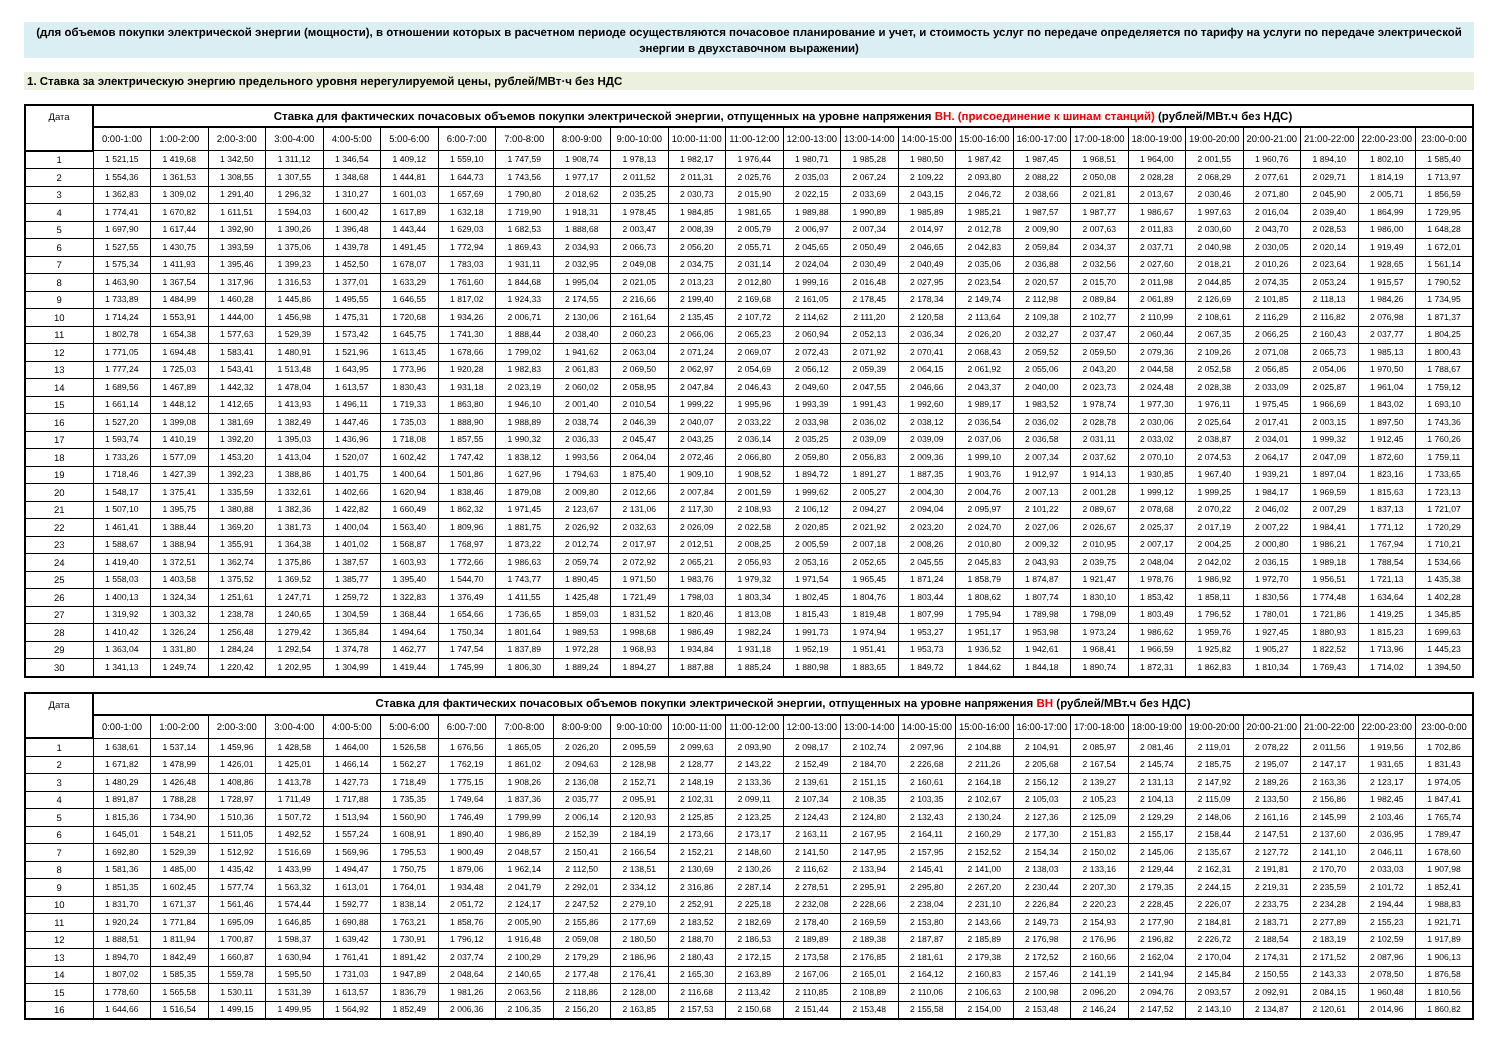(для объемов покупки электрической энергии (мощности), в отношении которых в расчетном периоде осуществляются почасовое планирование и учет, и стоимость услуг по передаче определяется по тарифу на услуги по передаче электрической энергии в двухставочном выражении)
1. Ставка за электрическую энергию предельного уровня нерегулируемой цены, рублей/МВт·ч без НДС
| Дата | Ставка для фактических почасовых объемов покупки электрической энергии, отпущенных на уровне напряжения ВН. (присоединение к шинам станций) (рублей/МВт.ч без НДС) | | | | | | | | | | | | | | | | | | | | | | | |
| --- | --- | --- | --- | --- | --- | --- | --- | --- | --- | --- | --- | --- | --- | --- | --- | --- | --- | --- | --- | --- | --- | --- | --- | --- |
| | 0:00-1:00 | 1:00-2:00 | 2:00-3:00 | 3:00-4:00 | 4:00-5:00 | 5:00-6:00 | 6:00-7:00 | 7:00-8:00 | 8:00-9:00 | 9:00-10:00 | 10:00-11:00 | 11:00-12:00 | 12:00-13:00 | 13:00-14:00 | 14:00-15:00 | 15:00-16:00 | 16:00-17:00 | 17:00-18:00 | 18:00-19:00 | 19:00-20:00 | 20:00-21:00 | 21:00-22:00 | 22:00-23:00 | 23:00-0:00 |
| 1 | 1 521,15 | 1 419,68 | 1 342,50 | 1 311,12 | 1 346,54 | 1 409,12 | 1 559,10 | 1 747,59 | 1 908,74 | 1 978,13 | 1 982,17 | 1 976,44 | 1 980,71 | 1 985,28 | 1 980,50 | 1 987,42 | 1 987,45 | 1 968,51 | 1 964,00 | 2 001,55 | 1 960,76 | 1 894,10 | 1 802,10 | 1 585,40 |
| 2 | 1 554,36 | 1 361,53 | 1 308,55 | 1 307,55 | 1 348,68 | 1 444,81 | 1 644,73 | 1 743,56 | 1 977,17 | 2 011,52 | 2 011,31 | 2 025,76 | 2 035,03 | 2 067,24 | 2 109,22 | 2 093,80 | 2 088,22 | 2 050,08 | 2 028,28 | 2 068,29 | 2 077,61 | 2 029,71 | 1 814,19 | 1 713,97 |
| 3 | 1 362,83 | 1 309,02 | 1 291,40 | 1 296,32 | 1 310,27 | 1 601,03 | 1 657,69 | 1 790,80 | 2 018,62 | 2 035,25 | 2 030,73 | 2 015,90 | 2 022,15 | 2 033,69 | 2 043,15 | 2 046,72 | 2 038,66 | 2 021,81 | 2 013,67 | 2 030,46 | 2 071,80 | 2 045,90 | 2 005,71 | 1 856,59 |
| 4 | 1 774,41 | 1 670,82 | 1 611,51 | 1 594,03 | 1 600,42 | 1 617,89 | 1 632,18 | 1 719,90 | 1 918,31 | 1 978,45 | 1 984,85 | 1 981,65 | 1 989,88 | 1 990,89 | 1 985,89 | 1 985,21 | 1 987,57 | 1 987,77 | 1 986,67 | 1 997,63 | 2 016,04 | 2 039,40 | 1 864,99 | 1 729,95 |
| 5 | 1 697,90 | 1 617,44 | 1 392,90 | 1 390,26 | 1 396,48 | 1 443,44 | 1 629,03 | 1 682,53 | 1 888,68 | 2 003,47 | 2 008,39 | 2 005,79 | 2 006,97 | 2 007,34 | 2 014,97 | 2 012,78 | 2 009,90 | 2 007,63 | 2 011,83 | 2 030,60 | 2 043,70 | 2 028,53 | 1 986,00 | 1 648,28 |
| 6 | 1 527,55 | 1 430,75 | 1 393,59 | 1 375,06 | 1 439,78 | 1 491,45 | 1 772,94 | 1 869,43 | 2 034,93 | 2 066,73 | 2 056,20 | 2 055,71 | 2 045,65 | 2 050,49 | 2 046,65 | 2 042,83 | 2 059,84 | 2 034,37 | 2 037,71 | 2 040,98 | 2 030,05 | 2 020,14 | 1 919,49 | 1 672,01 |
| 7 | 1 575,34 | 1 411,93 | 1 395,46 | 1 399,23 | 1 452,50 | 1 678,07 | 1 783,03 | 1 931,11 | 2 032,95 | 2 049,08 | 2 034,75 | 2 031,14 | 2 024,04 | 2 030,49 | 2 040,49 | 2 035,06 | 2 036,88 | 2 032,56 | 2 027,60 | 2 018,21 | 2 010,26 | 2 023,64 | 1 928,65 | 1 561,14 |
| 8 | 1 463,90 | 1 367,54 | 1 317,96 | 1 316,53 | 1 377,01 | 1 633,29 | 1 761,60 | 1 844,68 | 1 995,04 | 2 021,05 | 2 013,23 | 2 012,80 | 1 999,16 | 2 016,48 | 2 027,95 | 2 023,54 | 2 020,57 | 2 015,70 | 2 011,98 | 2 044,85 | 2 074,35 | 2 053,24 | 1 915,57 | 1 790,52 |
| 9 | 1 733,89 | 1 484,99 | 1 460,28 | 1 445,86 | 1 495,55 | 1 646,55 | 1 817,02 | 1 924,33 | 2 174,55 | 2 216,66 | 2 199,40 | 2 169,68 | 2 161,05 | 2 178,45 | 2 178,34 | 2 149,74 | 2 112,98 | 2 089,84 | 2 061,89 | 2 126,69 | 2 101,85 | 2 118,13 | 1 984,26 | 1 734,95 |
| 10 | 1 714,24 | 1 553,91 | 1 444,00 | 1 456,98 | 1 475,31 | 1 720,68 | 1 934,26 | 2 006,71 | 2 130,06 | 2 161,64 | 2 135,45 | 2 107,72 | 2 114,62 | 2 111,20 | 2 120,58 | 2 113,64 | 2 109,38 | 2 102,77 | 2 110,99 | 2 108,61 | 2 116,29 | 2 116,82 | 2 076,98 | 1 871,37 |
| 11 | 1 802,78 | 1 654,38 | 1 577,63 | 1 529,39 | 1 573,42 | 1 645,75 | 1 741,30 | 1 888,44 | 2 038,40 | 2 060,23 | 2 066,06 | 2 065,23 | 2 060,94 | 2 052,13 | 2 036,34 | 2 026,20 | 2 032,27 | 2 037,47 | 2 060,44 | 2 067,35 | 2 066,25 | 2 160,43 | 2 037,77 | 1 804,25 |
| 12 | 1 771,05 | 1 694,48 | 1 583,41 | 1 480,91 | 1 521,96 | 1 613,45 | 1 678,66 | 1 799,02 | 1 941,62 | 2 063,04 | 2 071,24 | 2 069,07 | 2 072,43 | 2 071,92 | 2 070,41 | 2 068,43 | 2 059,52 | 2 059,50 | 2 079,36 | 2 109,26 | 2 071,08 | 2 065,73 | 1 985,13 | 1 800,43 |
| 13 | 1 777,24 | 1 725,03 | 1 543,41 | 1 513,48 | 1 643,95 | 1 773,96 | 1 920,28 | 1 982,83 | 2 061,83 | 2 069,50 | 2 062,97 | 2 054,69 | 2 056,12 | 2 059,39 | 2 064,15 | 2 061,92 | 2 055,06 | 2 043,20 | 2 044,58 | 2 052,58 | 2 056,85 | 2 054,06 | 1 970,50 | 1 788,67 |
| 14 | 1 689,56 | 1 467,89 | 1 442,32 | 1 478,04 | 1 613,57 | 1 830,43 | 1 931,18 | 2 023,19 | 2 060,02 | 2 058,95 | 2 047,84 | 2 046,43 | 2 049,60 | 2 047,55 | 2 046,66 | 2 043,37 | 2 040,00 | 2 023,73 | 2 024,48 | 2 028,38 | 2 033,09 | 2 025,87 | 1 961,04 | 1 759,12 |
| 15 | 1 661,14 | 1 448,12 | 1 412,65 | 1 413,93 | 1 496,11 | 1 719,33 | 1 863,80 | 1 946,10 | 2 001,40 | 2 010,54 | 1 999,22 | 1 995,96 | 1 993,39 | 1 991,43 | 1 992,60 | 1 989,17 | 1 983,52 | 1 978,74 | 1 977,30 | 1 976,11 | 1 975,45 | 1 966,69 | 1 843,02 | 1 693,10 |
| 16 | 1 527,20 | 1 399,08 | 1 381,69 | 1 382,49 | 1 447,46 | 1 735,03 | 1 888,90 | 1 988,89 | 2 038,74 | 2 046,39 | 2 040,07 | 2 033,22 | 2 033,98 | 2 036,02 | 2 038,12 | 2 036,54 | 2 036,02 | 2 028,78 | 2 030,06 | 2 025,64 | 2 017,41 | 2 003,15 | 1 897,50 | 1 743,36 |
| 17 | 1 593,74 | 1 410,19 | 1 392,20 | 1 395,03 | 1 436,96 | 1 718,08 | 1 857,55 | 1 990,32 | 2 036,33 | 2 045,47 | 2 043,25 | 2 036,14 | 2 035,25 | 2 039,09 | 2 039,09 | 2 037,06 | 2 036,58 | 2 031,11 | 2 033,02 | 2 038,87 | 2 034,01 | 1 999,32 | 1 912,45 | 1 760,26 |
| 18 | 1 733,26 | 1 577,09 | 1 453,20 | 1 413,04 | 1 520,07 | 1 602,42 | 1 747,42 | 1 838,12 | 1 993,56 | 2 064,04 | 2 072,46 | 2 066,80 | 2 059,80 | 2 056,83 | 2 009,36 | 1 999,10 | 2 007,34 | 2 037,62 | 2 070,10 | 2 074,53 | 2 064,17 | 2 047,09 | 1 872,60 | 1 759,11 |
| 19 | 1 718,46 | 1 427,39 | 1 392,23 | 1 388,86 | 1 401,75 | 1 400,64 | 1 501,86 | 1 627,96 | 1 794,63 | 1 875,40 | 1 909,10 | 1 908,52 | 1 894,72 | 1 891,27 | 1 887,35 | 1 903,76 | 1 912,97 | 1 914,13 | 1 930,85 | 1 967,40 | 1 939,21 | 1 897,04 | 1 823,16 | 1 733,65 |
| 20 | 1 548,17 | 1 375,41 | 1 335,59 | 1 332,61 | 1 402,66 | 1 620,94 | 1 838,46 | 1 879,08 | 2 009,80 | 2 012,66 | 2 007,84 | 2 001,59 | 1 999,62 | 2 005,27 | 2 004,30 | 2 004,76 | 2 007,13 | 2 001,28 | 1 999,12 | 1 999,25 | 1 984,17 | 1 969,59 | 1 815,63 | 1 723,13 |
| 21 | 1 507,10 | 1 395,75 | 1 380,88 | 1 382,36 | 1 422,82 | 1 660,49 | 1 862,32 | 1 971,45 | 2 123,67 | 2 131,06 | 2 117,30 | 2 108,93 | 2 106,12 | 2 094,27 | 2 094,04 | 2 095,97 | 2 101,22 | 2 089,67 | 2 078,68 | 2 070,22 | 2 046,02 | 2 007,29 | 1 837,13 | 1 721,07 |
| 22 | 1 461,41 | 1 388,44 | 1 369,20 | 1 381,73 | 1 400,04 | 1 563,40 | 1 809,96 | 1 881,75 | 2 026,92 | 2 032,63 | 2 026,09 | 2 022,58 | 2 020,85 | 2 021,92 | 2 023,20 | 2 024,70 | 2 027,06 | 2 026,67 | 2 025,37 | 2 017,19 | 2 007,22 | 1 984,41 | 1 771,12 | 1 720,29 |
| 23 | 1 588,67 | 1 388,94 | 1 355,91 | 1 364,38 | 1 401,02 | 1 568,87 | 1 768,97 | 1 873,22 | 2 012,74 | 2 017,97 | 2 012,51 | 2 008,25 | 2 005,59 | 2 007,18 | 2 008,26 | 2 010,80 | 2 009,32 | 2 010,95 | 2 007,17 | 2 004,25 | 2 000,80 | 1 986,21 | 1 767,94 | 1 710,21 |
| 24 | 1 419,40 | 1 372,51 | 1 362,74 | 1 375,86 | 1 387,57 | 1 603,93 | 1 772,66 | 1 986,63 | 2 059,74 | 2 072,92 | 2 065,21 | 2 056,93 | 2 053,16 | 2 052,65 | 2 045,55 | 2 045,83 | 2 043,93 | 2 039,75 | 2 048,04 | 2 042,02 | 2 036,15 | 1 989,18 | 1 788,54 | 1 534,66 |
| 25 | 1 558,03 | 1 403,58 | 1 375,52 | 1 369,52 | 1 385,77 | 1 395,40 | 1 544,70 | 1 743,77 | 1 890,45 | 1 971,50 | 1 983,76 | 1 979,32 | 1 971,54 | 1 965,45 | 1 871,24 | 1 858,79 | 1 874,87 | 1 921,47 | 1 978,76 | 1 986,92 | 1 972,70 | 1 956,51 | 1 721,13 | 1 435,38 |
| 26 | 1 400,13 | 1 324,34 | 1 251,61 | 1 247,71 | 1 259,72 | 1 322,83 | 1 376,49 | 1 411,55 | 1 425,48 | 1 721,49 | 1 798,03 | 1 803,34 | 1 802,45 | 1 804,76 | 1 803,44 | 1 808,62 | 1 807,74 | 1 830,10 | 1 853,42 | 1 858,11 | 1 830,56 | 1 774,48 | 1 634,64 | 1 402,28 |
| 27 | 1 319,92 | 1 303,32 | 1 238,78 | 1 240,65 | 1 304,59 | 1 368,44 | 1 654,66 | 1 736,65 | 1 859,03 | 1 831,52 | 1 820,46 | 1 813,08 | 1 815,43 | 1 819,48 | 1 807,99 | 1 795,94 | 1 789,98 | 1 798,09 | 1 803,49 | 1 796,52 | 1 780,01 | 1 721,86 | 1 419,25 | 1 345,85 |
| 28 | 1 410,42 | 1 326,24 | 1 256,48 | 1 279,42 | 1 365,84 | 1 494,64 | 1 750,34 | 1 801,64 | 1 989,53 | 1 998,68 | 1 986,49 | 1 982,24 | 1 991,73 | 1 974,94 | 1 953,27 | 1 951,17 | 1 953,98 | 1 973,24 | 1 986,62 | 1 959,76 | 1 927,45 | 1 880,93 | 1 815,23 | 1 699,63 |
| 29 | 1 363,04 | 1 331,80 | 1 284,24 | 1 292,54 | 1 374,78 | 1 462,77 | 1 747,54 | 1 837,89 | 1 972,28 | 1 968,93 | 1 934,84 | 1 931,18 | 1 952,19 | 1 951,41 | 1 953,73 | 1 936,52 | 1 942,61 | 1 968,41 | 1 966,59 | 1 925,82 | 1 905,27 | 1 822,52 | 1 713,96 | 1 445,23 |
| 30 | 1 341,13 | 1 249,74 | 1 220,42 | 1 202,95 | 1 304,99 | 1 419,44 | 1 745,99 | 1 806,30 | 1 889,24 | 1 894,27 | 1 887,88 | 1 885,24 | 1 880,98 | 1 883,65 | 1 849,72 | 1 844,62 | 1 844,18 | 1 890,74 | 1 872,31 | 1 862,83 | 1 810,34 | 1 769,43 | 1 714,02 | 1 394,50 |
| Дата | Ставка для фактических почасовых объемов покупки электрической энергии, отпущенных на уровне напряжения ВН (рублей/МВт.ч без НДС) | | | | | | | | | | | | | | | | | | | | | | | |
| --- | --- | --- | --- | --- | --- | --- | --- | --- | --- | --- | --- | --- | --- | --- | --- | --- | --- | --- | --- | --- | --- | --- | --- | --- |
| | 0:00-1:00 | 1:00-2:00 | 2:00-3:00 | 3:00-4:00 | 4:00-5:00 | 5:00-6:00 | 6:00-7:00 | 7:00-8:00 | 8:00-9:00 | 9:00-10:00 | 10:00-11:00 | 11:00-12:00 | 12:00-13:00 | 13:00-14:00 | 14:00-15:00 | 15:00-16:00 | 16:00-17:00 | 17:00-18:00 | 18:00-19:00 | 19:00-20:00 | 20:00-21:00 | 21:00-22:00 | 22:00-23:00 | 23:00-0:00 |
| 1 | 1 638,61 | 1 537,14 | 1 459,96 | 1 428,58 | 1 464,00 | 1 526,58 | 1 676,56 | 1 865,05 | 2 026,20 | 2 095,59 | 2 099,63 | 2 093,90 | 2 098,17 | 2 102,74 | 2 097,96 | 2 104,88 | 2 104,91 | 2 085,97 | 2 081,46 | 2 119,01 | 2 078,22 | 2 011,56 | 1 919,56 | 1 702,86 |
| 2 | 1 671,82 | 1 478,99 | 1 426,01 | 1 425,01 | 1 466,14 | 1 562,27 | 1 762,19 | 1 861,02 | 2 094,63 | 2 128,98 | 2 128,77 | 2 143,22 | 2 152,49 | 2 184,70 | 2 226,68 | 2 211,26 | 2 205,68 | 2 167,54 | 2 145,74 | 2 185,75 | 2 195,07 | 2 147,17 | 1 931,65 | 1 831,43 |
| 3 | 1 480,29 | 1 426,48 | 1 408,86 | 1 413,78 | 1 427,73 | 1 718,49 | 1 775,15 | 1 908,26 | 2 136,08 | 2 152,71 | 2 148,19 | 2 133,36 | 2 139,61 | 2 151,15 | 2 160,61 | 2 164,18 | 2 156,12 | 2 139,27 | 2 131,13 | 2 147,92 | 2 189,26 | 2 163,36 | 2 123,17 | 1 974,05 |
| 4 | 1 891,87 | 1 788,28 | 1 728,97 | 1 711,49 | 1 717,88 | 1 735,35 | 1 749,64 | 1 837,36 | 2 035,77 | 2 095,91 | 2 102,31 | 2 099,11 | 2 107,34 | 2 108,35 | 2 103,35 | 2 102,67 | 2 105,03 | 2 105,23 | 2 104,13 | 2 115,09 | 2 133,50 | 2 156,86 | 1 982,45 | 1 847,41 |
| 5 | 1 815,36 | 1 734,90 | 1 510,36 | 1 507,72 | 1 513,94 | 1 560,90 | 1 746,49 | 1 799,99 | 2 006,14 | 2 120,93 | 2 125,85 | 2 123,25 | 2 124,43 | 2 124,80 | 2 132,43 | 2 130,24 | 2 127,36 | 2 125,09 | 2 129,29 | 2 148,06 | 2 161,16 | 2 145,99 | 2 103,46 | 1 765,74 |
| 6 | 1 645,01 | 1 548,21 | 1 511,05 | 1 492,52 | 1 557,24 | 1 608,91 | 1 890,40 | 1 986,89 | 2 152,39 | 2 184,19 | 2 173,66 | 2 173,17 | 2 163,11 | 2 167,95 | 2 164,11 | 2 160,29 | 2 177,30 | 2 151,83 | 2 155,17 | 2 158,44 | 2 147,51 | 2 137,60 | 2 036,95 | 1 789,47 |
| 7 | 1 692,80 | 1 529,39 | 1 512,92 | 1 516,69 | 1 569,96 | 1 795,53 | 1 900,49 | 2 048,57 | 2 150,41 | 2 166,54 | 2 152,21 | 2 148,60 | 2 141,50 | 2 147,95 | 2 157,95 | 2 152,52 | 2 154,34 | 2 150,02 | 2 145,06 | 2 135,67 | 2 127,72 | 2 141,10 | 2 046,11 | 1 678,60 |
| 8 | 1 581,36 | 1 485,00 | 1 435,42 | 1 433,99 | 1 494,47 | 1 750,75 | 1 879,06 | 1 962,14 | 2 112,50 | 2 138,51 | 2 130,69 | 2 130,26 | 2 116,62 | 2 133,94 | 2 145,41 | 2 141,00 | 2 138,03 | 2 133,16 | 2 129,44 | 2 162,31 | 2 191,81 | 2 170,70 | 2 033,03 | 1 907,98 |
| 9 | 1 851,35 | 1 602,45 | 1 577,74 | 1 563,32 | 1 613,01 | 1 764,01 | 1 934,48 | 2 041,79 | 2 292,01 | 2 334,12 | 2 316,86 | 2 287,14 | 2 278,51 | 2 295,91 | 2 295,80 | 2 267,20 | 2 230,44 | 2 207,30 | 2 179,35 | 2 244,15 | 2 219,31 | 2 235,59 | 2 101,72 | 1 852,41 |
| 10 | 1 831,70 | 1 671,37 | 1 561,46 | 1 574,44 | 1 592,77 | 1 838,14 | 2 051,72 | 2 124,17 | 2 247,52 | 2 279,10 | 2 252,91 | 2 225,18 | 2 232,08 | 2 228,66 | 2 238,04 | 2 231,10 | 2 226,84 | 2 220,23 | 2 228,45 | 2 226,07 | 2 233,75 | 2 234,28 | 2 194,44 | 1 988,83 |
| 11 | 1 920,24 | 1 771,84 | 1 695,09 | 1 646,85 | 1 690,88 | 1 763,21 | 1 858,76 | 2 005,90 | 2 155,86 | 2 177,69 | 2 183,52 | 2 182,69 | 2 178,40 | 2 169,59 | 2 153,80 | 2 143,66 | 2 149,73 | 2 154,93 | 2 177,90 | 2 184,81 | 2 183,71 | 2 277,89 | 2 155,23 | 1 921,71 |
| 12 | 1 888,51 | 1 811,94 | 1 700,87 | 1 598,37 | 1 639,42 | 1 730,91 | 1 796,12 | 1 916,48 | 2 059,08 | 2 180,50 | 2 188,70 | 2 186,53 | 2 189,89 | 2 189,38 | 2 187,87 | 2 185,89 | 2 176,98 | 2 176,96 | 2 196,82 | 2 226,72 | 2 188,54 | 2 183,19 | 2 102,59 | 1 917,89 |
| 13 | 1 894,70 | 1 842,49 | 1 660,87 | 1 630,94 | 1 761,41 | 1 891,42 | 2 037,74 | 2 100,29 | 2 179,29 | 2 186,96 | 2 180,43 | 2 172,15 | 2 173,58 | 2 176,85 | 2 181,61 | 2 179,38 | 2 172,52 | 2 160,66 | 2 162,04 | 2 170,04 | 2 174,31 | 2 171,52 | 2 087,96 | 1 906,13 |
| 14 | 1 807,02 | 1 585,35 | 1 559,78 | 1 595,50 | 1 731,03 | 1 947,89 | 2 048,64 | 2 140,65 | 2 177,48 | 2 176,41 | 2 165,30 | 2 163,89 | 2 167,06 | 2 165,01 | 2 164,12 | 2 160,83 | 2 157,46 | 2 141,19 | 2 141,94 | 2 145,84 | 2 150,55 | 2 143,33 | 2 078,50 | 1 876,58 |
| 15 | 1 778,60 | 1 565,58 | 1 530,11 | 1 531,39 | 1 613,57 | 1 836,79 | 1 981,26 | 2 063,56 | 2 118,86 | 2 128,00 | 2 116,68 | 2 113,42 | 2 110,85 | 2 108,89 | 2 110,06 | 2 106,63 | 2 100,98 | 2 096,20 | 2 094,76 | 2 093,57 | 2 092,91 | 2 084,15 | 1 960,48 | 1 810,56 |
| 16 | 1 644,66 | 1 516,54 | 1 499,15 | 1 499,95 | 1 564,92 | 1 852,49 | 2 006,36 | 2 106,35 | 2 156,20 | 2 163,85 | 2 157,53 | 2 150,68 | 2 151,44 | 2 153,48 | 2 155,58 | 2 154,00 | 2 153,48 | 2 146,24 | 2 147,52 | 2 143,10 | 2 134,87 | 2 120,61 | 2 014,96 | 1 860,82 |